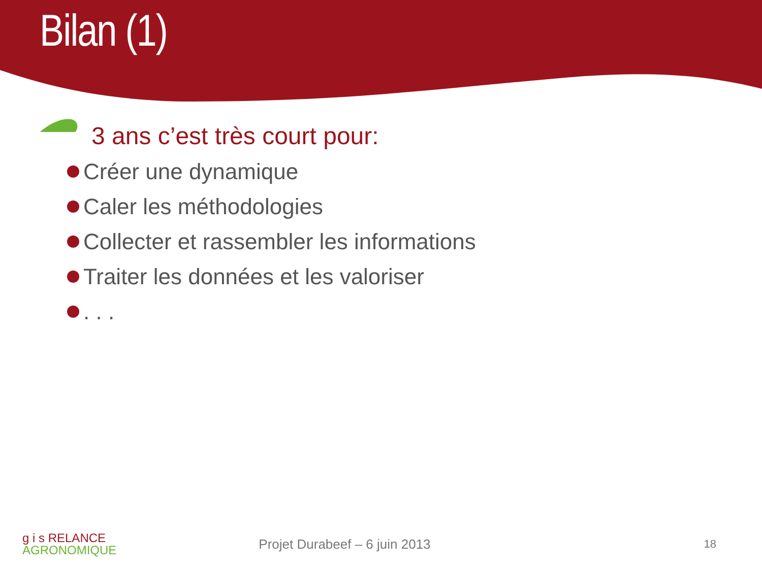Bilan (1)
3 ans c’est très court pour:
Créer une dynamique
Caler les méthodologies
Collecter et rassembler les informations
Traiter les données et les valoriser
. . .
g i s R ELANCE
AGRONOMIQUE
Projet Durabeef – 6 juin 2013
18